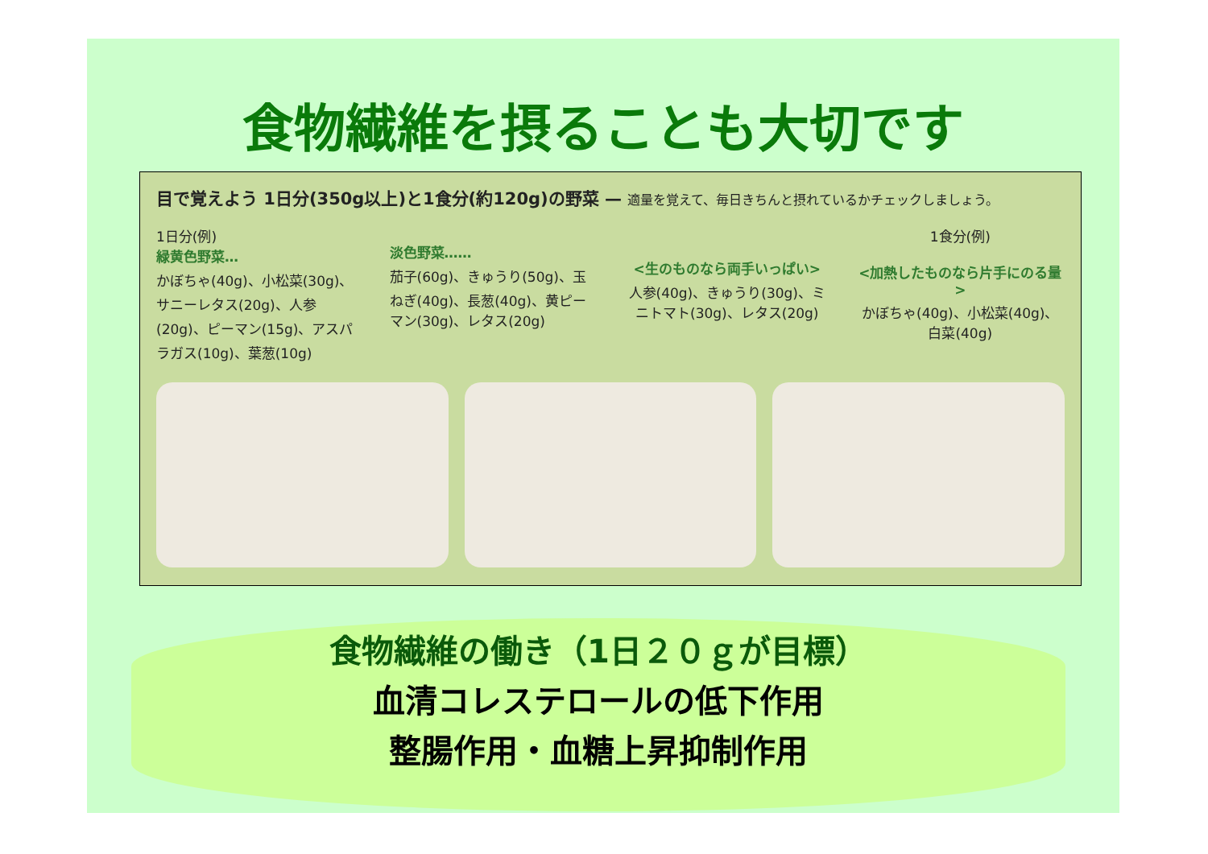食物繊維を摂ることも大切です
目で覚えよう 1日分(350g以上)と1食分(約120g)の野菜 — 適量を覚えて、毎日きちんと摂れているかチェックしましょう。
1日分(例)
緑黄色野菜…
かぼちゃ(40g)、小松菜(30g)、サニーレタス(20g)、人参(20g)、ピーマン(15g)、アスパラガス(10g)、葉葱(10g)
淡色野菜……
茄子(60g)、きゅうり(50g)、玉ねぎ(40g)、長葱(40g)、黄ピーマン(30g)、レタス(20g)
<生のものなら両手いっぱい>
人参(40g)、きゅうり(30g)、ミニトマト(30g)、レタス(20g)
1食分(例)
<加熱したものなら片手にのる量>
かぼちゃ(40g)、小松菜(40g)、白菜(40g)
食物繊維の働き（1日２０ｇが目標）
血清コレステロールの低下作用
整腸作用・血糖上昇抑制作用